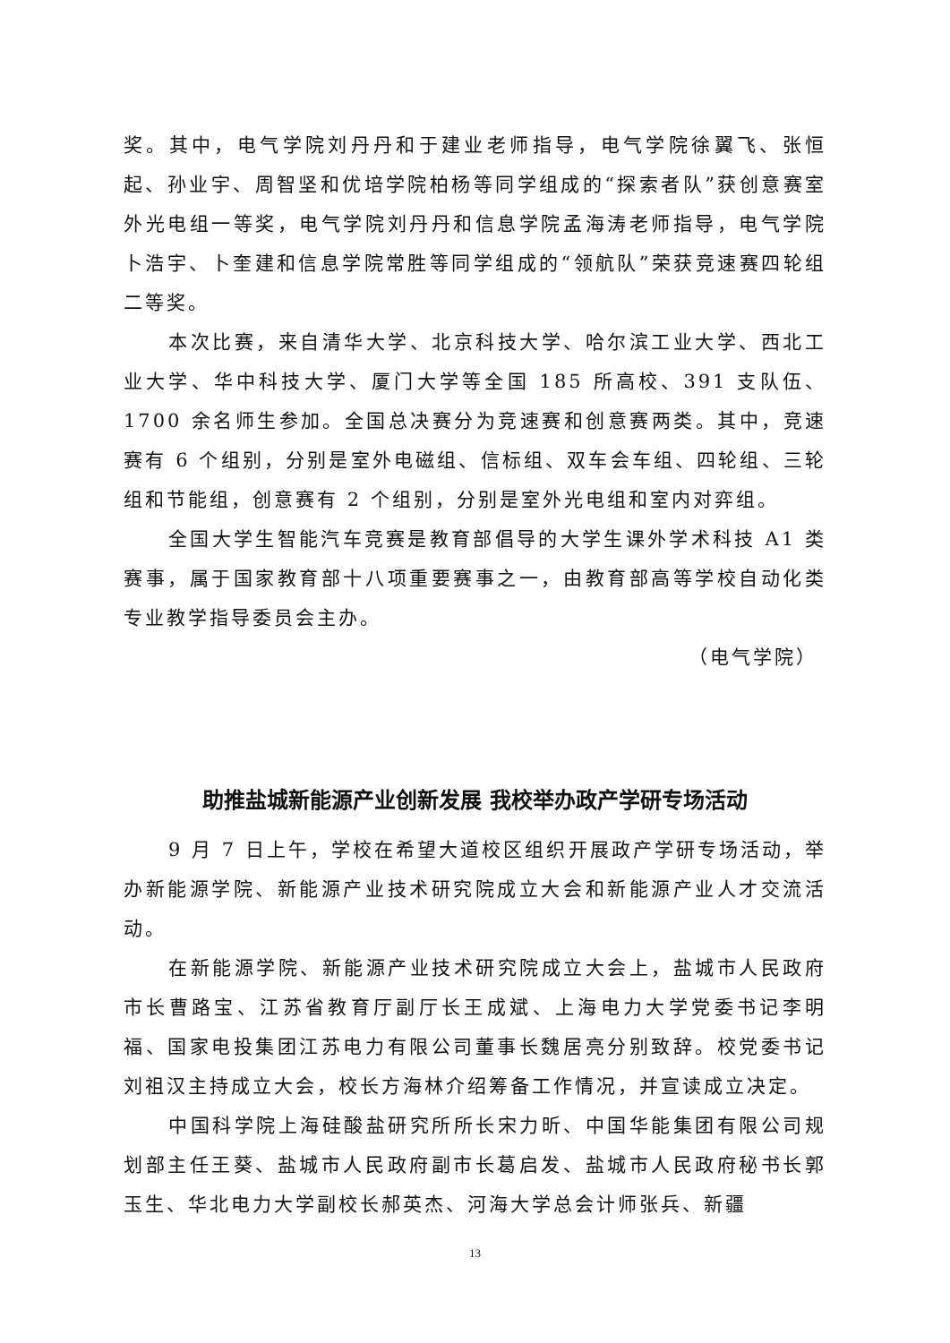奖。其中，电气学院刘丹丹和于建业老师指导，电气学院徐翼飞、张恒起、孙业宇、周智坚和优培学院柏杨等同学组成的“探索者队”获创意赛室外光电组一等奖，电气学院刘丹丹和信息学院孟海涛老师指导，电气学院卜浩宇、卜奎建和信息学院常胜等同学组成的“领航队”荣获竞速赛四轮组二等奖。
本次比赛，来自清华大学、北京科技大学、哈尔滨工业大学、西北工业大学、华中科技大学、厦门大学等全国 185 所高校、391 支队伍、1700 余名师生参加。全国总决赛分为竞速赛和创意赛两类。其中，竞速赛有 6 个组别，分别是室外电磁组、信标组、双车会车组、四轮组、三轮组和节能组，创意赛有 2 个组别，分别是室外光电组和室内对弈组。
全国大学生智能汽车竞赛是教育部倡导的大学生课外学术科技 A1 类赛事，属于国家教育部十八项重要赛事之一，由教育部高等学校自动化类专业教学指导委员会主办。
（电气学院）
助推盐城新能源产业创新发展 我校举办政产学研专场活动
9 月 7 日上午，学校在希望大道校区组织开展政产学研专场活动，举办新能源学院、新能源产业技术研究院成立大会和新能源产业人才交流活动。
在新能源学院、新能源产业技术研究院成立大会上，盐城市人民政府市长曹路宝、江苏省教育厅副厅长王成斌、上海电力大学党委书记李明福、国家电投集团江苏电力有限公司董事长魏居亮分别致辞。校党委书记刘祖汉主持成立大会，校长方海林介绍筹备工作情况，并宣读成立决定。
中国科学院上海硅酸盐研究所所长宋力昕、中国华能集团有限公司规划部主任王葵、盐城市人民政府副市长葛启发、盐城市人民政府秘书长郭玉生、华北电力大学副校长郝英杰、河海大学总会计师张兵、新疆
13